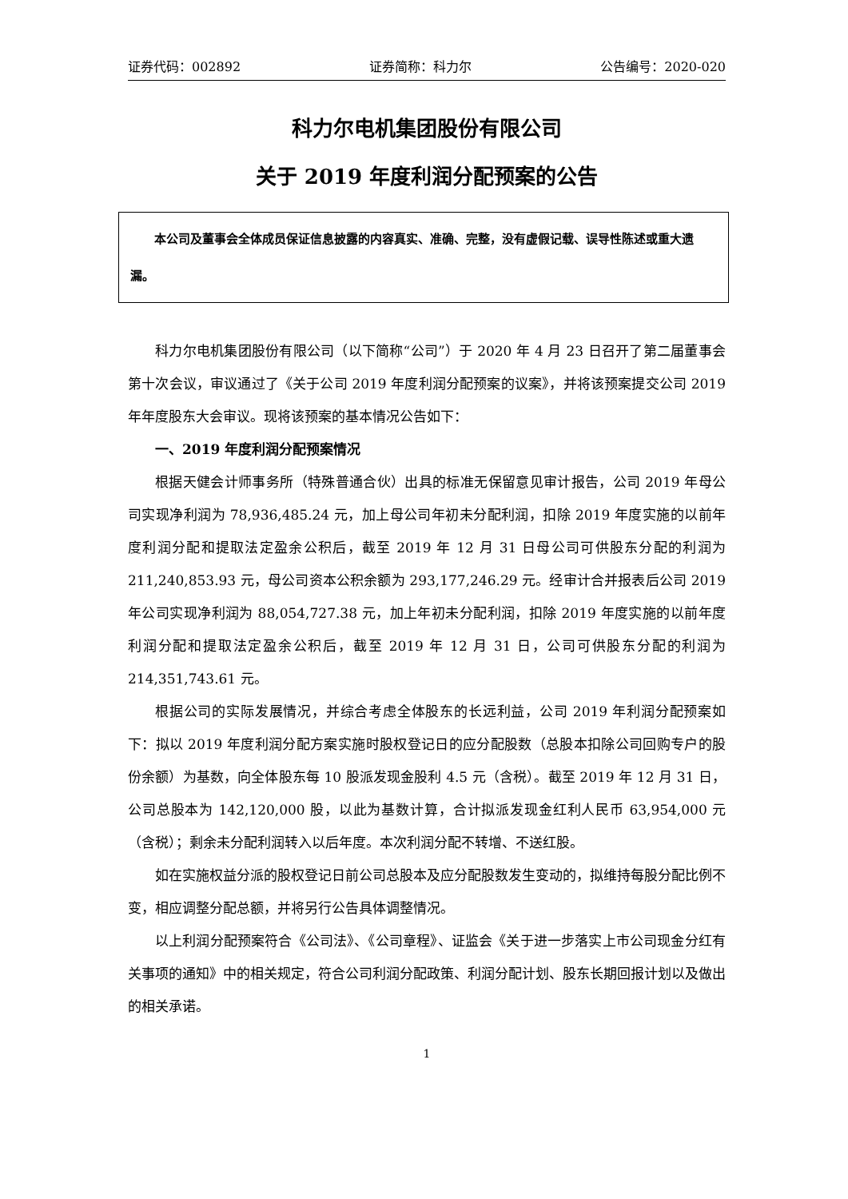证券代码：002892 证券简称：科力尔 公告编号：2020-020
科力尔电机集团股份有限公司
关于 2019 年度利润分配预案的公告
　　本公司及董事会全体成员保证信息披露的内容真实、准确、完整，没有虚假记载、误导性陈述或重大遗漏。
科力尔电机集团股份有限公司（以下简称“公司”）于 2020 年 4 月 23 日召开了第二届董事会第十次会议，审议通过了《关于公司 2019 年度利润分配预案的议案》，并将该预案提交公司 2019 年年度股东大会审议。现将该预案的基本情况公告如下：
一、2019 年度利润分配预案情况
根据天健会计师事务所（特殊普通合伙）出具的标准无保留意见审计报告，公司 2019 年母公司实现净利润为 78,936,485.24 元，加上母公司年初未分配利润，扣除 2019 年度实施的以前年度利润分配和提取法定盈余公积后，截至 2019 年 12 月 31 日母公司可供股东分配的利润为 211,240,853.93 元，母公司资本公积余额为 293,177,246.29 元。经审计合并报表后公司 2019 年公司实现净利润为 88,054,727.38 元，加上年初未分配利润，扣除 2019 年度实施的以前年度利润分配和提取法定盈余公积后，截至 2019 年 12 月 31 日，公司可供股东分配的利润为 214,351,743.61 元。
根据公司的实际发展情况，并综合考虑全体股东的长远利益，公司 2019 年利润分配预案如下：拟以 2019 年度利润分配方案实施时股权登记日的应分配股数（总股本扣除公司回购专户的股份余额）为基数，向全体股东每 10 股派发现金股利 4.5 元（含税）。截至 2019 年 12 月 31 日，公司总股本为 142,120,000 股，以此为基数计算，合计拟派发现金红利人民币 63,954,000 元（含税）；剩余未分配利润转入以后年度。本次利润分配不转增、不送红股。
如在实施权益分派的股权登记日前公司总股本及应分配股数发生变动的，拟维持每股分配比例不变，相应调整分配总额，并将另行公告具体调整情况。
以上利润分配预案符合《公司法》、《公司章程》、证监会《关于进一步落实上市公司现金分红有关事项的通知》中的相关规定，符合公司利润分配政策、利润分配计划、股东长期回报计划以及做出的相关承诺。
1